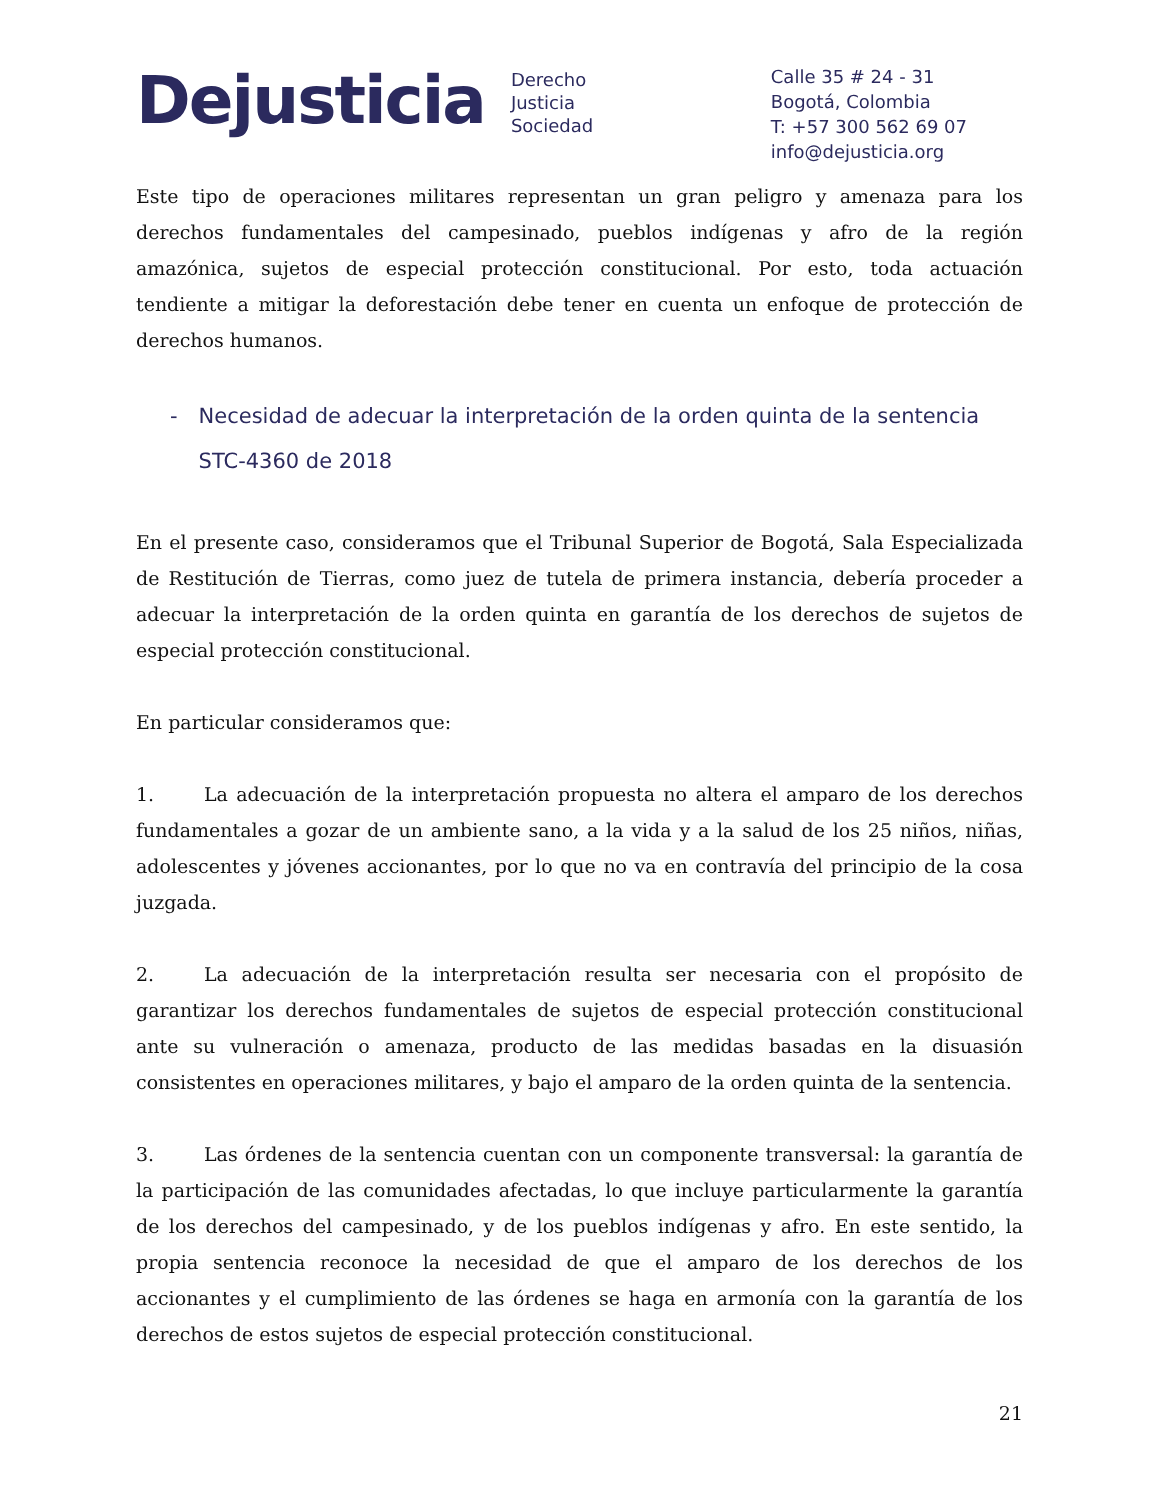Dejusticia
Derecho
Justicia
Sociedad
Calle 35 # 24 - 31
Bogotá, Colombia
T: +57 300 562 69 07
info@dejusticia.org
Este tipo de operaciones militares representan un gran peligro y amenaza para los derechos fundamentales del campesinado, pueblos indígenas y afro de la región amazónica, sujetos de especial protección constitucional. Por esto, toda actuación tendiente a mitigar la deforestación debe tener en cuenta un enfoque de protección de derechos humanos.
- Necesidad de adecuar la interpretación de la orden quinta de la sentencia STC-4360 de 2018
En el presente caso, consideramos que el Tribunal Superior de Bogotá, Sala Especializada de Restitución de Tierras, como juez de tutela de primera instancia, debería proceder a adecuar la interpretación de la orden quinta en garantía de los derechos de sujetos de especial protección constitucional.
En particular consideramos que:
1. La adecuación de la interpretación propuesta no altera el amparo de los derechos fundamentales a gozar de un ambiente sano, a la vida y a la salud de los 25 niños, niñas, adolescentes y jóvenes accionantes, por lo que no va en contravía del principio de la cosa juzgada.
2. La adecuación de la interpretación resulta ser necesaria con el propósito de garantizar los derechos fundamentales de sujetos de especial protección constitucional ante su vulneración o amenaza, producto de las medidas basadas en la disuasión consistentes en operaciones militares, y bajo el amparo de la orden quinta de la sentencia.
3. Las órdenes de la sentencia cuentan con un componente transversal: la garantía de la participación de las comunidades afectadas, lo que incluye particularmente la garantía de los derechos del campesinado, y de los pueblos indígenas y afro. En este sentido, la propia sentencia reconoce la necesidad de que el amparo de los derechos de los accionantes y el cumplimiento de las órdenes se haga en armonía con la garantía de los derechos de estos sujetos de especial protección constitucional.
21